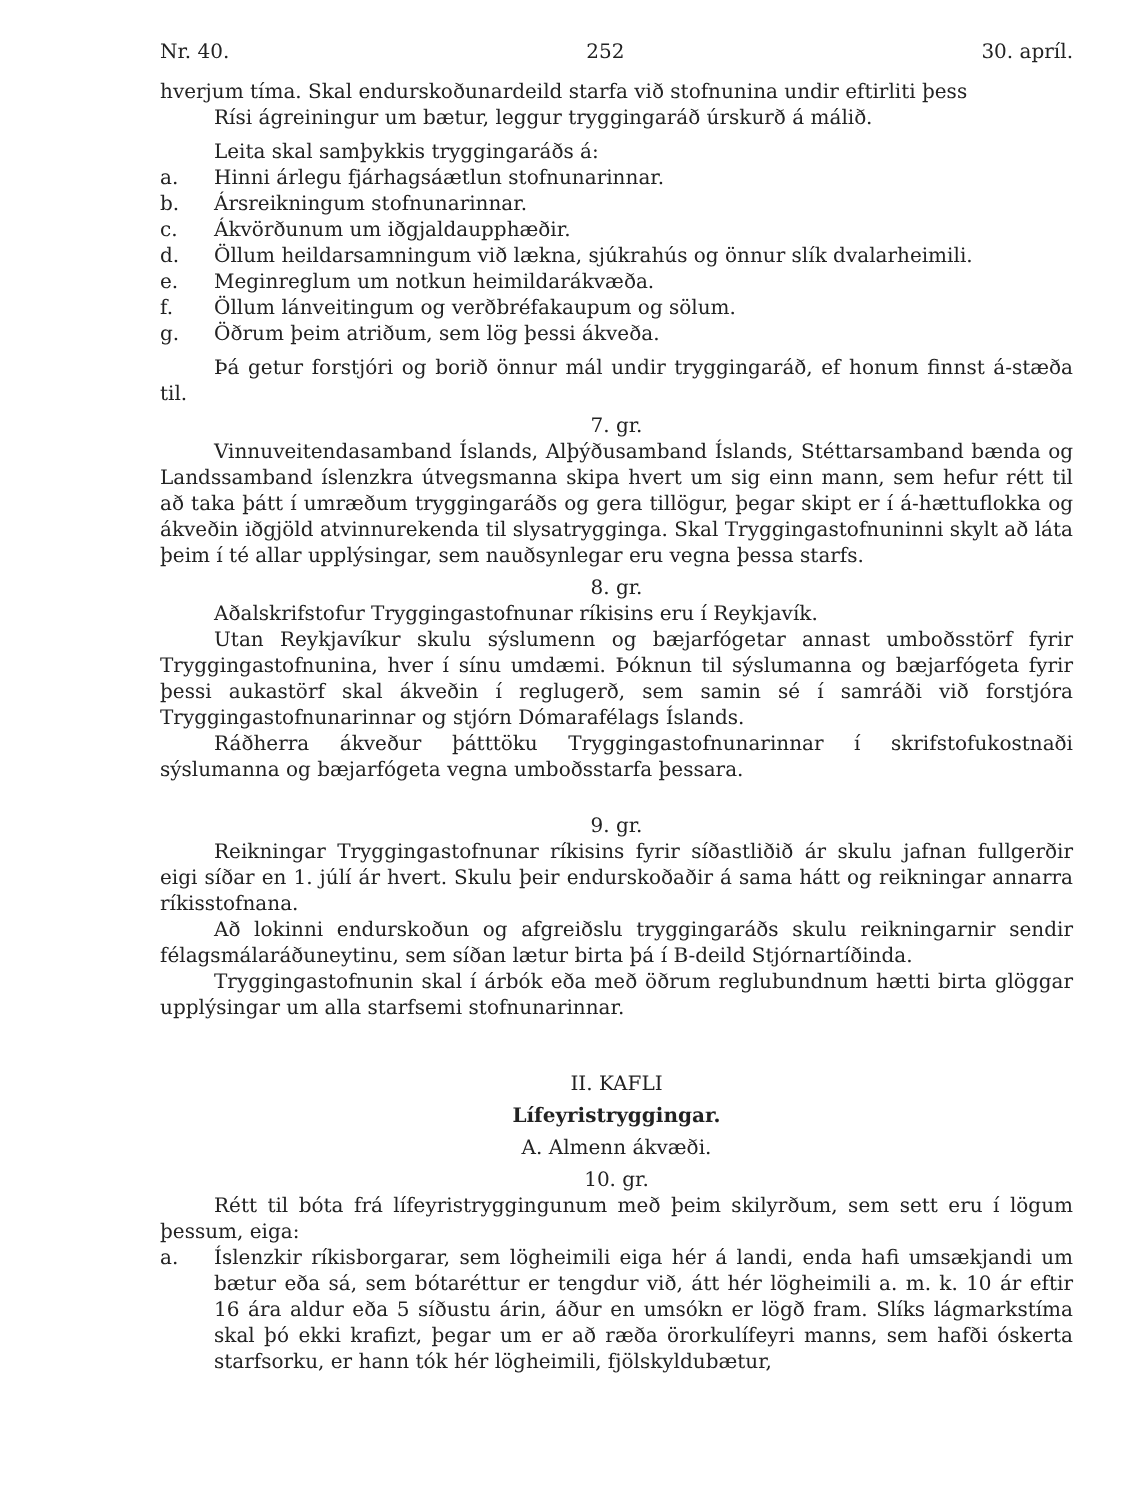Nr. 40. 252 30. apríl.
hverjum tíma. Skal endurskoðunardeild starfa við stofnunina undir eftirliti þess
Rísi ágreiningur um bætur, leggur tryggingaráð úrskurð á málið.
Leita skal samþykkis tryggingaráðs á:
a. Hinni árlegu fjárhagsáætlun stofnunarinnar.
b. Ársreikningum stofnunarinnar.
c. Ákvörðunum um iðgjaldaupphæðir.
d. Öllum heildarsamningum við lækna, sjúkrahús og önnur slík dvalarheimili.
e. Meginreglum um notkun heimildarákvæða.
f. Öllum lánveitingum og verðbréfakaupum og sölum.
g. Öðrum þeim atriðum, sem lög þessi ákveða.
Þá getur forstjóri og borið önnur mál undir tryggingaráð, ef honum finnst á-stæða til.
7. gr.
Vinnuveitendasamband Íslands, Alþýðusamband Íslands, Stéttarsamband bænda og Landssamband íslenzkra útvegsmanna skipa hvert um sig einn mann, sem hefur rétt til að taka þátt í umræðum tryggingaráðs og gera tillögur, þegar skipt er í á-hættuflokka og ákveðin iðgjöld atvinnurekenda til slysatrygginga. Skal Tryggingastofnuninni skylt að láta þeim í té allar upplýsingar, sem nauðsynlegar eru vegna þessa starfs.
8. gr.
Aðalskrifstofur Tryggingastofnunar ríkisins eru í Reykjavík.
Utan Reykjavíkur skulu sýslumenn og bæjarfógetar annast umboðsstörf fyrir Tryggingastofnunina, hver í sínu umdæmi. Þóknun til sýslumanna og bæjarfógeta fyrir þessi aukastörf skal ákveðin í reglugerð, sem samin sé í samráði við forstjóra Tryggingastofnunarinnar og stjórn Dómarafélags Íslands.
Ráðherra ákveður þátttöku Tryggingastofnunarinnar í skrifstofukostnaði sýslumanna og bæjarfógeta vegna umboðsstarfa þessara.
9. gr.
Reikningar Tryggingastofnunar ríkisins fyrir síðastliðið ár skulu jafnan fullgerðir eigi síðar en 1. júlí ár hvert. Skulu þeir endurskoðaðir á sama hátt og reikningar annarra ríkisstofnana.
Að lokinni endurskoðun og afgreiðslu tryggingaráðs skulu reikningarnir sendir félagsmálaráðuneytinu, sem síðan lætur birta þá í B-deild Stjórnartíðinda.
Tryggingastofnunin skal í árbók eða með öðrum reglubundnum hætti birta glöggar upplýsingar um alla starfsemi stofnunarinnar.
II. KAFLI
Lífeyristryggingar.
A. Almenn ákvæði.
10. gr.
Rétt til bóta frá lífeyristryggingunum með þeim skilyrðum, sem sett eru í lögum þessum, eiga:
a. Íslenzkir ríkisborgarar, sem lögheimili eiga hér á landi, enda hafi umsækjandi um bætur eða sá, sem bótaréttur er tengdur við, átt hér lögheimili a. m. k. 10 ár eftir 16 ára aldur eða 5 síðustu árin, áður en umsókn er lögð fram. Slíks lágmarkstíma skal þó ekki krafizt, þegar um er að ræða örorkulífeyri manns, sem hafði óskerta starfsorku, er hann tók hér lögheimili, fjölskyldubætur,